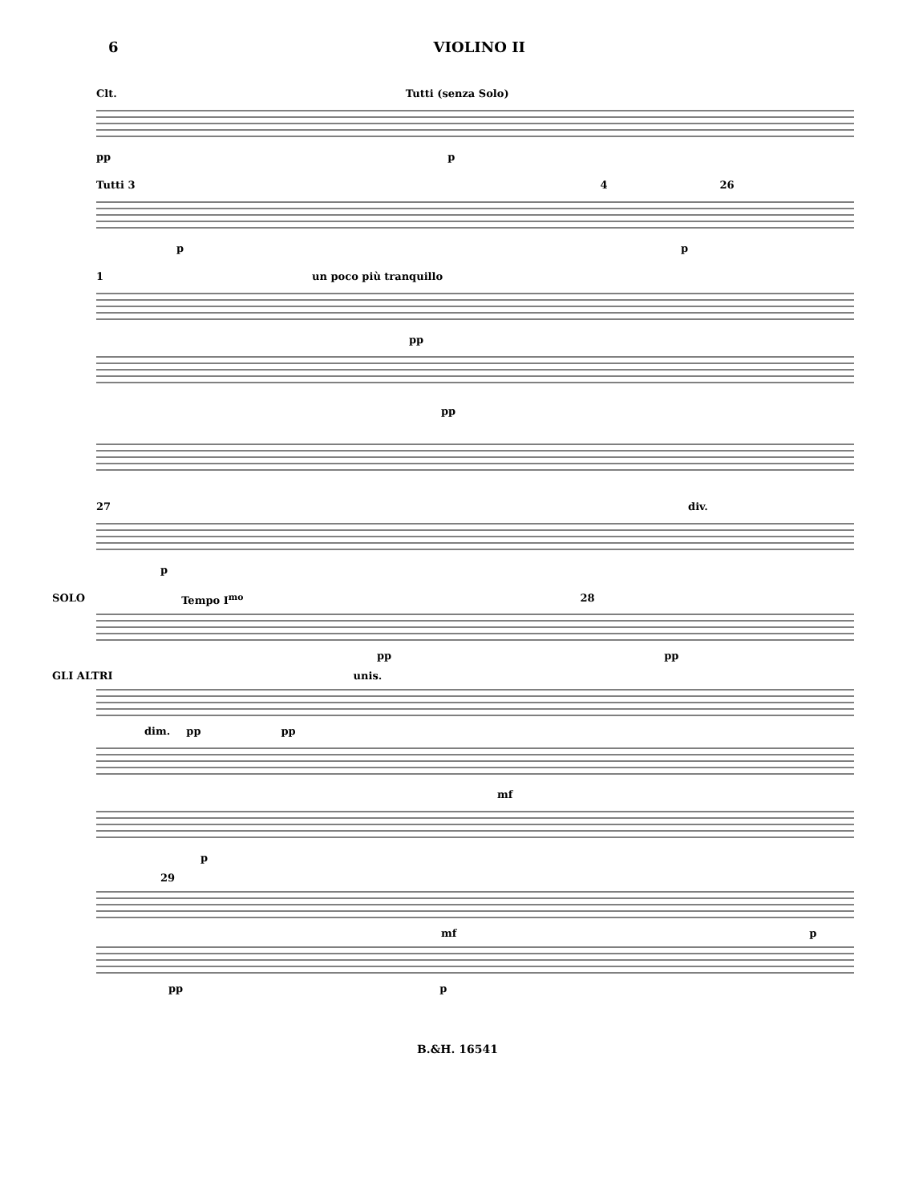6 VIOLINO II
Clt. Tutti (senza Solo)
pp p
Tutti 3 4 26
p p
1 un poco più tranquillo
pp
pp
27 div.
p
SOLO Tempo I<sup>mo</sup> 28
pp pp
GLI ALTRI unis.
dim. pp pp
mf
p
29
mf p
pp p
B.&H. 16541